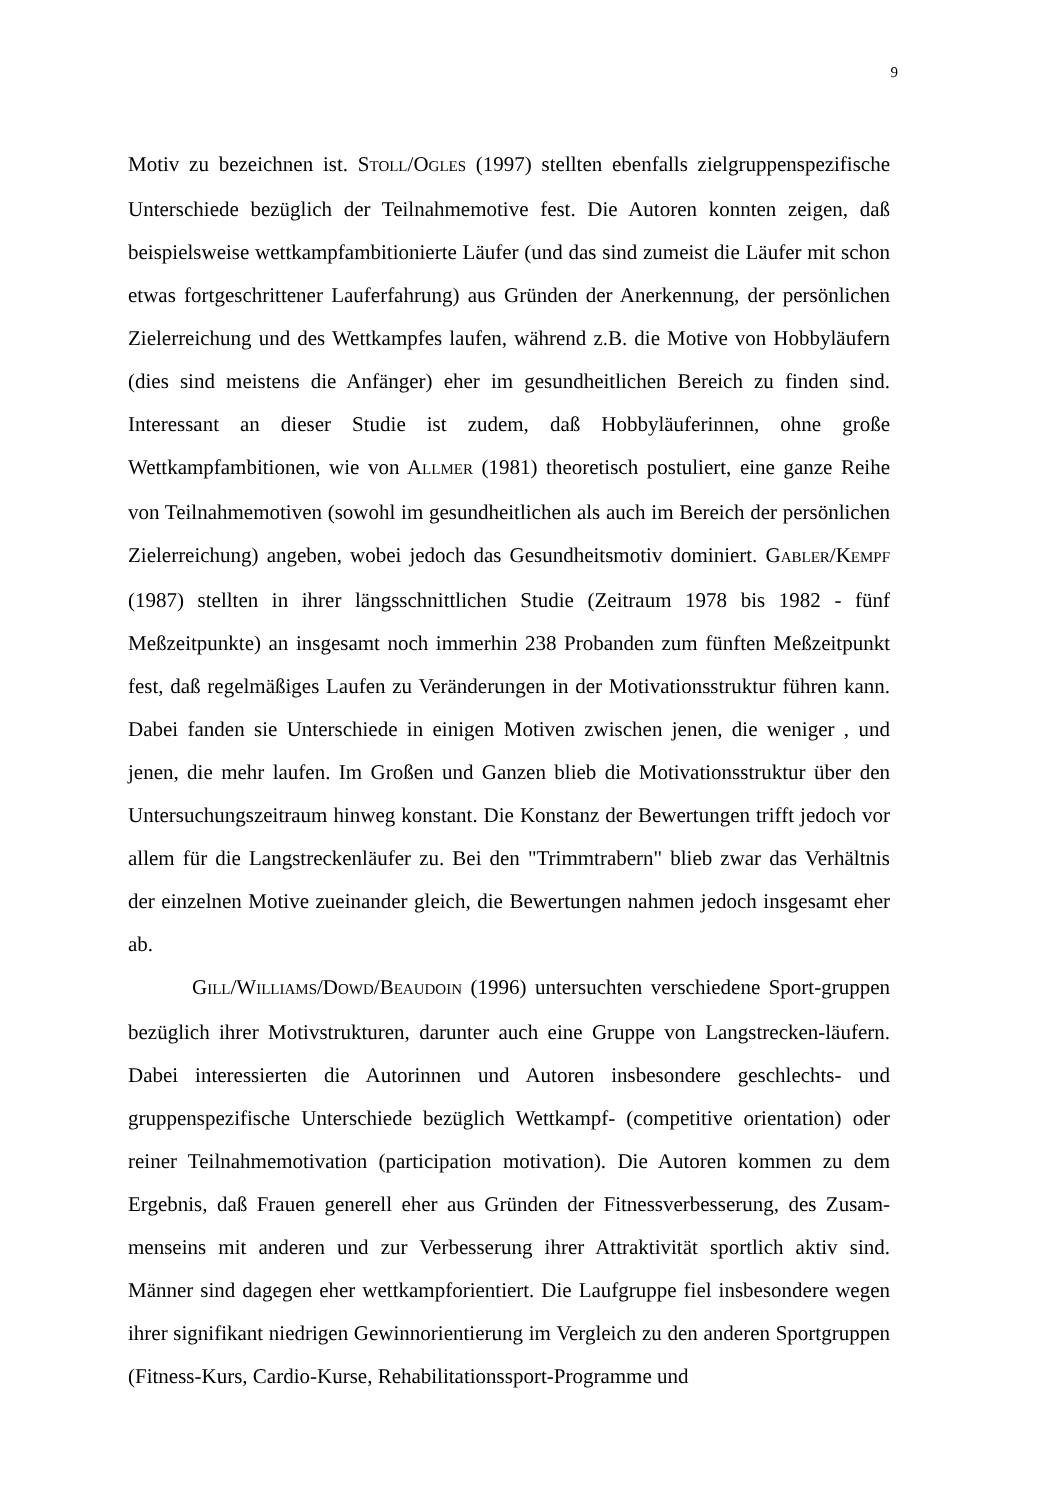9
Motiv zu bezeichnen ist. STOLL/OGLES (1997) stellten ebenfalls zielgruppenspezifische Unterschiede bezüglich der Teilnahmemotive fest. Die Autoren konnten zeigen, daß beispielsweise wettkampfambitionierte Läufer (und das sind zumeist die Läufer mit schon etwas fortgeschrittener Lauferfahrung) aus Gründen der Anerkennung, der persönlichen Zielerreichung und des Wettkampfes laufen, während z.B. die Motive von Hobbyläufern (dies sind meistens die Anfänger) eher im gesundheitlichen Bereich zu finden sind. Interessant an dieser Studie ist zudem, daß Hobbyläuferinnen, ohne große Wettkampfambitionen, wie von ALLMER (1981) theoretisch postuliert, eine ganze Reihe von Teilnahmemotiven (sowohl im gesundheitlichen als auch im Bereich der persönlichen Zielerreichung) angeben, wobei jedoch das Gesundheitsmotiv dominiert. GABLER/KEMPF (1987) stellten in ihrer längsschnittlichen Studie (Zeitraum 1978 bis 1982 - fünf Meßzeitpunkte) an insgesamt noch immerhin 238 Probanden zum fünften Meßzeitpunkt fest, daß regelmäßiges Laufen zu Veränderungen in der Motivationsstruktur führen kann. Dabei fanden sie Unterschiede in einigen Motiven zwischen jenen, die weniger , und jenen, die mehr laufen. Im Großen und Ganzen blieb die Motivationsstruktur über den Untersuchungszeitraum hinweg konstant. Die Konstanz der Bewertungen trifft jedoch vor allem für die Langstreckenläufer zu. Bei den "Trimmtrabern" blieb zwar das Verhältnis der einzelnen Motive zueinander gleich, die Bewertungen nahmen jedoch insgesamt eher ab.
GILL/WILLIAMS/DOWD/BEAUDOIN (1996) untersuchten verschiedene Sport-gruppen bezüglich ihrer Motivstrukturen, darunter auch eine Gruppe von Langstrecken-läufern. Dabei interessierten die Autorinnen und Autoren insbesondere geschlechts- und gruppenspezifische Unterschiede bezüglich Wettkampf- (competitive orientation) oder reiner Teilnahmemotivation (participation motivation). Die Autoren kommen zu dem Ergebnis, daß Frauen generell eher aus Gründen der Fitnessverbesserung, des Zusam-menseins mit anderen und zur Verbesserung ihrer Attraktivität sportlich aktiv sind. Männer sind dagegen eher wettkampforientiert. Die Laufgruppe fiel insbesondere wegen ihrer signifikant niedrigen Gewinnorientierung im Vergleich zu den anderen Sportgruppen (Fitness-Kurs, Cardio-Kurse, Rehabilitationssport-Programme und